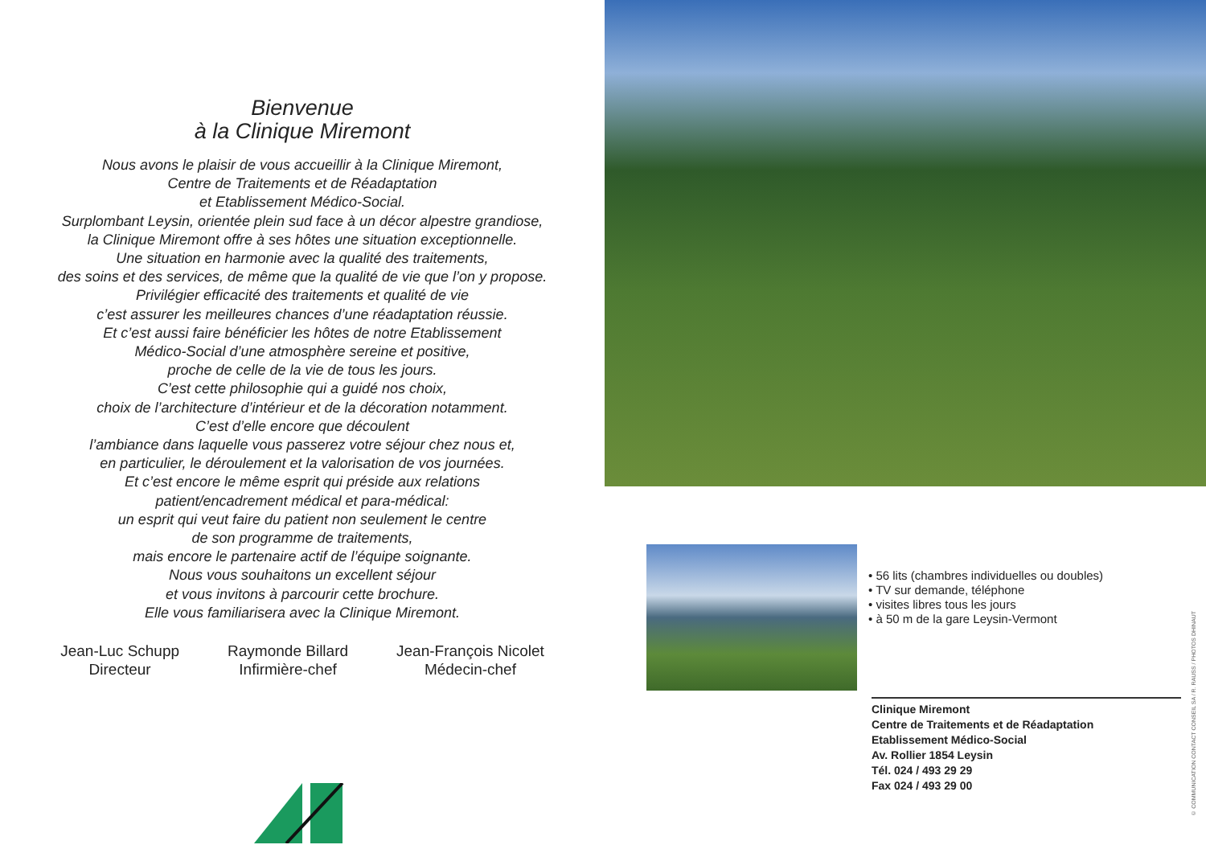Bienvenue
à la Clinique Miremont
Nous avons le plaisir de vous accueillir à la Clinique Miremont,
Centre de Traitements et de Réadaptation
et Etablissement Médico-Social.
Surplombant Leysin, orientée plein sud face à un décor alpestre grandiose,
la Clinique Miremont offre à ses hôtes une situation exceptionnelle.
Une situation en harmonie avec la qualité des traitements,
des soins et des services, de même que la qualité de vie que l’on y propose.
Privilégier efficacité des traitements et qualité de vie
c’est assurer les meilleures chances d’une réadaptation réussie.
Et c’est aussi faire bénéficier les hôtes de notre Etablissement
Médico-Social d’une atmosphère sereine et positive,
proche de celle de la vie de tous les jours.
C’est cette philosophie qui a guidé nos choix,
choix de l’architecture d’intérieur et de la décoration notamment.
C’est d’elle encore que découlent
l’ambiance dans laquelle vous passerez votre séjour chez nous et,
en particulier, le déroulement et la valorisation de vos journées.
Et c’est encore le même esprit qui préside aux relations
patient/encadrement médical et para-médical:
un esprit qui veut faire du patient non seulement le centre
de son programme de traitements,
mais encore le partenaire actif de l’équipe soignante.
Nous vous souhaitons un excellent séjour
et vous invitons à parcourir cette brochure.
Elle vous familiarisera avec la Clinique Miremont.
Jean-Luc Schupp
Directeur
Raymonde Billard
Infirmière-chef
Jean-François Nicolet
Médecin-chef
• 56 lits (chambres individuelles ou doubles)
• TV sur demande, téléphone
• visites libres tous les jours
• à 50 m de la gare Leysin-Vermont
Clinique Miremont
Centre de Traitements et de Réadaptation
Etablissement Médico-Social
Av. Rollier 1854 Leysin
Tél. 024 / 493 29 29
Fax 024 / 493 29 00
© COMMUNICATION CONTACT CONSEIL SA / R. RAUSS / PHOTOS DHINAUT